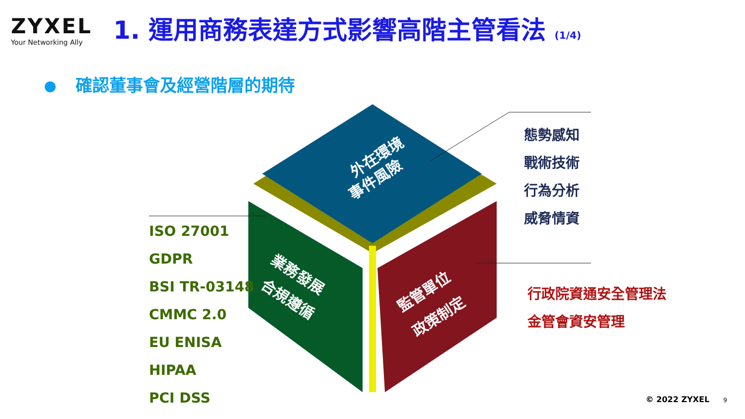ZYXEL
Your Networking Ally
1. 運用商務表達方式影響高階主管看法 (1/4)
確認董事會及經營階層的期待
外在環境
事件風險
業務發展
合規遵循
監管單位
政策制定
態勢感知
戰術技術
行為分析
威脅情資
ISO 27001
GDPR
BSI TR-03148
CMMC 2.0
EU ENISA
HIPAA
PCI DSS
行政院資通安全管理法
金管會資安管理
© 2022 ZYXEL 9